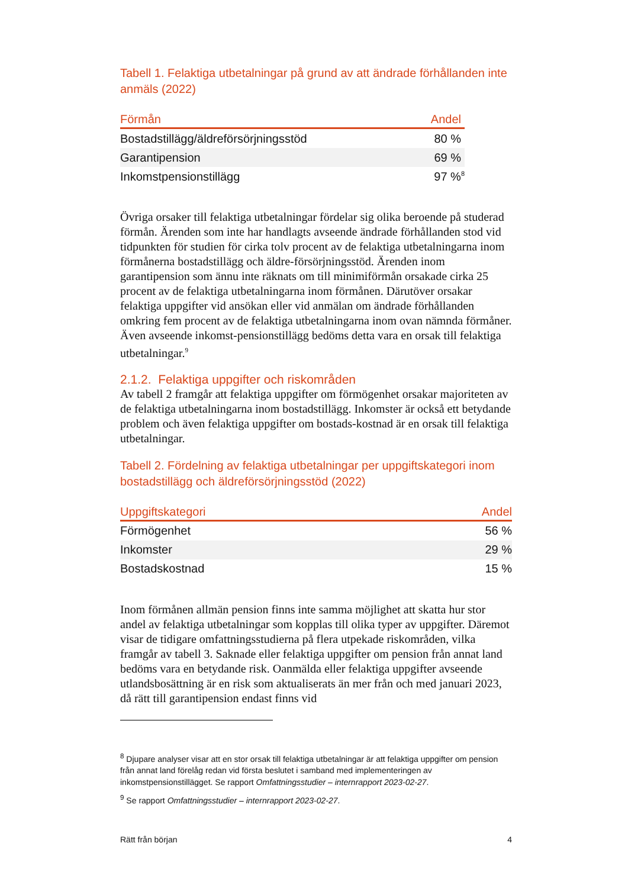Tabell 1. Felaktiga utbetalningar på grund av att ändrade förhållanden inte anmäls (2022)
| Förmån | Andel |
| --- | --- |
| Bostadstillägg/äldreförsörjningsstöd | 80 % |
| Garantipension | 69 % |
| Inkomstpensionstillägg | 97 %<sup>8</sup> |
Övriga orsaker till felaktiga utbetalningar fördelar sig olika beroende på studerad förmån. Ärenden som inte har handlagts avseende ändrade förhållanden stod vid tidpunkten för studien för cirka tolv procent av de felaktiga utbetalningarna inom förmånerna bostadstillägg och äldre-försörjningsstöd. Ärenden inom garantipension som ännu inte räknats om till minimiförmån orsakade cirka 25 procent av de felaktiga utbetalningarna inom förmånen. Därutöver orsakar felaktiga uppgifter vid ansökan eller vid anmälan om ändrade förhållanden omkring fem procent av de felaktiga utbetalningarna inom ovan nämnda förmåner. Även avseende inkomst-pensionstillägg bedöms detta vara en orsak till felaktiga utbetalningar.<sup>9</sup>
2.1.2. Felaktiga uppgifter och riskområden
Av tabell 2 framgår att felaktiga uppgifter om förmögenhet orsakar majoriteten av de felaktiga utbetalningarna inom bostadstillägg. Inkomster är också ett betydande problem och även felaktiga uppgifter om bostads-kostnad är en orsak till felaktiga utbetalningar.
Tabell 2. Fördelning av felaktiga utbetalningar per uppgiftskategori inom bostadstillägg och äldreförsörjningsstöd (2022)
| Uppgiftskategori | Andel |
| --- | --- |
| Förmögenhet | 56 % |
| Inkomster | 29 % |
| Bostadskostnad | 15 % |
Inom förmånen allmän pension finns inte samma möjlighet att skatta hur stor andel av felaktiga utbetalningar som kopplas till olika typer av uppgifter. Däremot visar de tidigare omfattningsstudierna på flera utpekade riskområden, vilka framgår av tabell 3. Saknade eller felaktiga uppgifter om pension från annat land bedöms vara en betydande risk. Oanmälda eller felaktiga uppgifter avseende utlandsbosättning är en risk som aktualiserats än mer från och med januari 2023, då rätt till garantipension endast finns vid
<sup>8</sup> Djupare analyser visar att en stor orsak till felaktiga utbetalningar är att felaktiga uppgifter om pension från annat land förelåg redan vid första beslutet i samband med implementeringen av inkomstpensionstillägget. Se rapport Omfattningsstudier – internrapport 2023-02-27.
<sup>9</sup> Se rapport Omfattningsstudier – internrapport 2023-02-27.
Rätt från början 4